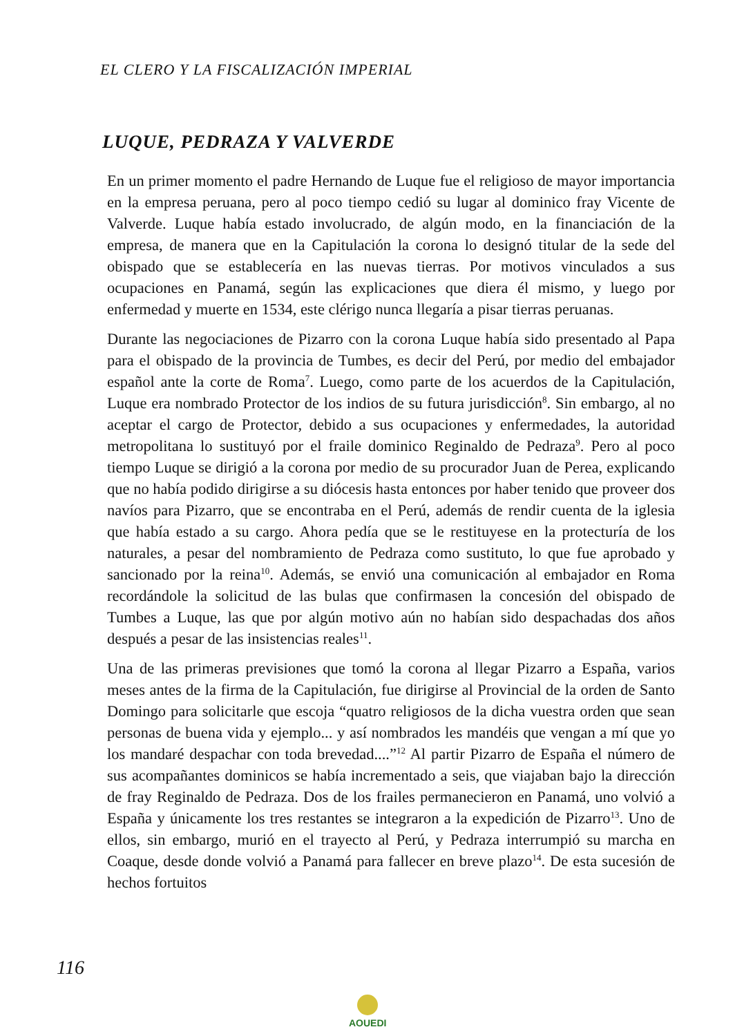EL CLERO Y LA FISCALIZACIÓN IMPERIAL
LUQUE, PEDRAZA Y VALVERDE
En un primer momento el padre Hernando de Luque fue el religioso de mayor importancia en la empresa peruana, pero al poco tiempo cedió su lugar al dominico fray Vicente de Valverde. Luque había estado involucrado, de algún modo, en la financiación de la empresa, de manera que en la Capitulación la corona lo designó titular de la sede del obispado que se establecería en las nuevas tierras. Por motivos vinculados a sus ocupaciones en Panamá, según las explicaciones que diera él mismo, y luego por enfermedad y muerte en 1534, este clérigo nunca llegaría a pisar tierras peruanas.
Durante las negociaciones de Pizarro con la corona Luque había sido presentado al Papa para el obispado de la provincia de Tumbes, es decir del Perú, por medio del embajador español ante la corte de Roma<sup>7</sup>. Luego, como parte de los acuerdos de la Capitulación, Luque era nombrado Protector de los indios de su futura jurisdicción<sup>8</sup>. Sin embargo, al no aceptar el cargo de Protector, debido a sus ocupaciones y enfermedades, la autoridad metropolitana lo sustituyó por el fraile dominico Reginaldo de Pedraza<sup>9</sup>. Pero al poco tiempo Luque se dirigió a la corona por medio de su procurador Juan de Perea, explicando que no había podido dirigirse a su diócesis hasta entonces por haber tenido que proveer dos navíos para Pizarro, que se encontraba en el Perú, además de rendir cuenta de la iglesia que había estado a su cargo. Ahora pedía que se le restituyese en la protecturía de los naturales, a pesar del nombramiento de Pedraza como sustituto, lo que fue aprobado y sancionado por la reina<sup>10</sup>. Además, se envió una comunicación al embajador en Roma recordándole la solicitud de las bulas que confirmasen la concesión del obispado de Tumbes a Luque, las que por algún motivo aún no habían sido despachadas dos años después a pesar de las insistencias reales<sup>11</sup>.
Una de las primeras previsiones que tomó la corona al llegar Pizarro a España, varios meses antes de la firma de la Capitulación, fue dirigirse al Provincial de la orden de Santo Domingo para solicitarle que escoja “quatro religiosos de la dicha vuestra orden que sean personas de buena vida y ejemplo... y así nombrados les mandéis que vengan a mí que yo los mandaré despachar con toda brevedad....”<sup>12</sup> Al partir Pizarro de España el número de sus acompañantes dominicos se había incrementado a seis, que viajaban bajo la dirección de fray Reginaldo de Pedraza. Dos de los frailes permanecieron en Panamá, uno volvió a España y únicamente los tres restantes se integraron a la expedición de Pizarro<sup>13</sup>. Uno de ellos, sin embargo, murió en el trayecto al Perú, y Pedraza interrumpió su marcha en Coaque, desde donde volvió a Panamá para fallecer en breve plazo<sup>14</sup>. De esta sucesión de hechos fortuitos
116
AOUEDI